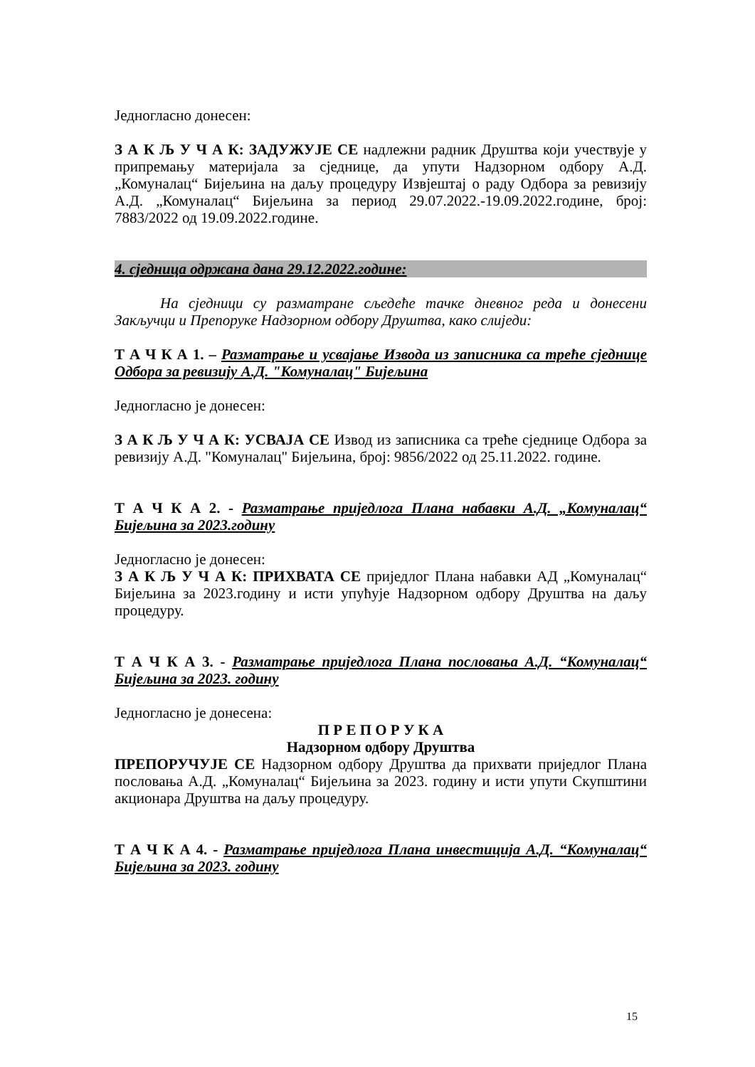Једногласно донесен:
З А К Љ У Ч А К: ЗАДУЖУЈЕ СЕ надлежни радник Друштва који учествује у припремању материјала за сједнице, да упути Надзорном одбору А.Д. „Комуналац“ Бијељина на даљу процедуру Извјештај о раду Одбора за ревизију А.Д. „Комуналац“ Бијељина за период 29.07.2022.-19.09.2022.године, број: 7883/2022 од 19.09.2022.године.
4. сједница одржана дана 29.12.2022.године:
На сједници су разматране сљедеће тачке дневног реда и донесени Закључци и Препоруке Надзорном одбору Друштва, како слиједи:
Т А Ч К А 1. – Разматрање и усвајање Извода из записника са треће сједнице Одбора за ревизију А.Д. "Комуналац" Бијељина
Једногласно је донесен:
З А К Љ У Ч А К: УСВАЈА СЕ Извод из записника са треће сједнице Одбора за ревизију А.Д. "Комуналац" Бијељина, број: 9856/2022 од 25.11.2022. године.
Т А Ч К А 2. - Разматрање приједлога Плана набавки А.Д. „Комуналац“ Бијељина за 2023.годину
Једногласно је донесен:
З А К Љ У Ч А К: ПРИХВАТА СЕ приједлог Плана набавки АД „Комуналац“ Бијељина за 2023.годину и исти упућује Надзорном одбору Друштва на даљу процедуру.
Т А Ч К А 3. - Разматрање приједлога Плана пословања А.Д. “Комуналац“ Бијељина за 2023. годину
Једногласно је донесена:
П Р Е П О Р У К А
Надзорном одбору Друштва
ПРЕПОРУЧУЈЕ СЕ Надзорном одбору Друштва да прихвати приједлог Плана пословања А.Д. „Комуналац“ Бијељина за 2023. годину и исти упути Скупштини акционара Друштва на даљу процедуру.
Т А Ч К А 4. - Разматрање приједлога Плана инвестиција А.Д. “Комуналац“ Бијељина за 2023. годину
15